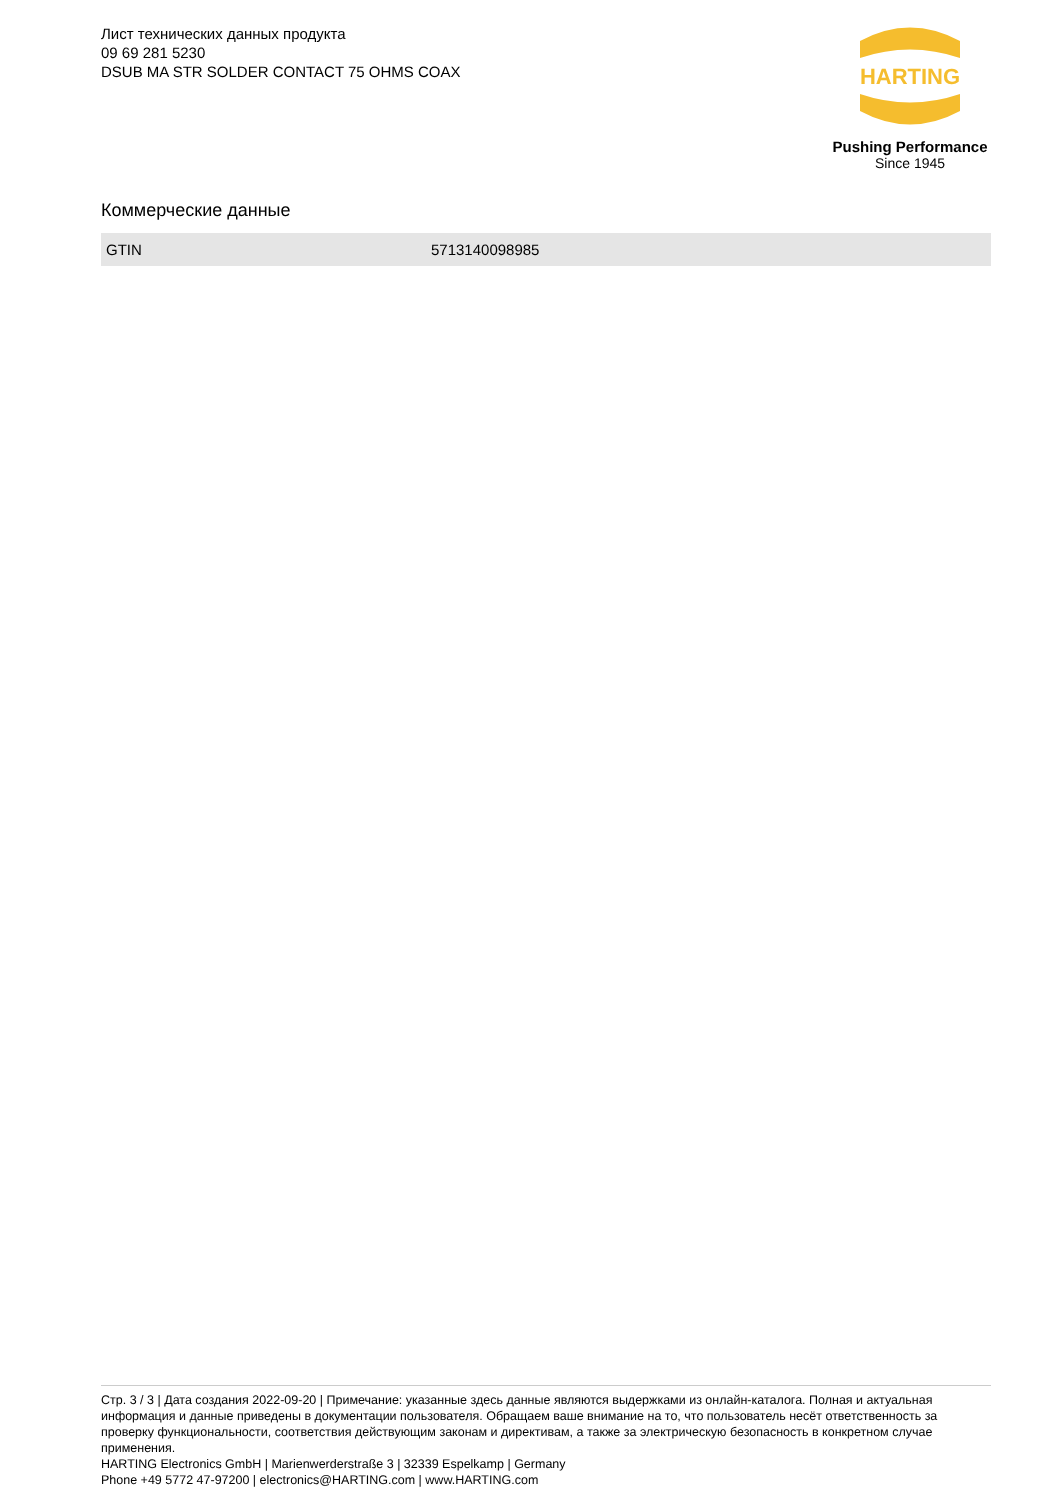Лист технических данных продукта
09 69 281 5230
DSUB MA STR SOLDER CONTACT 75 OHMS COAX
HARTING
Pushing Performance
Since 1945
Коммерческие данные
| GTIN | 5713140098985 |
Стр. 3 / 3 | Дата создания 2022-09-20 | Примечание: указанные здесь данные являются выдержками из онлайн-каталога. Полная и актуальная информация и данные приведены в документации пользователя. Обращаем ваше внимание на то, что пользователь несёт ответственность за проверку функциональности, соответствия действующим законам и директивам, а также за электрическую безопасность в конкретном случае применения.
HARTING Electronics GmbH | Marienwerderstraße 3 | 32339 Espelkamp | Germany
Phone +49 5772 47-97200 | electronics@HARTING.com | www.HARTING.com